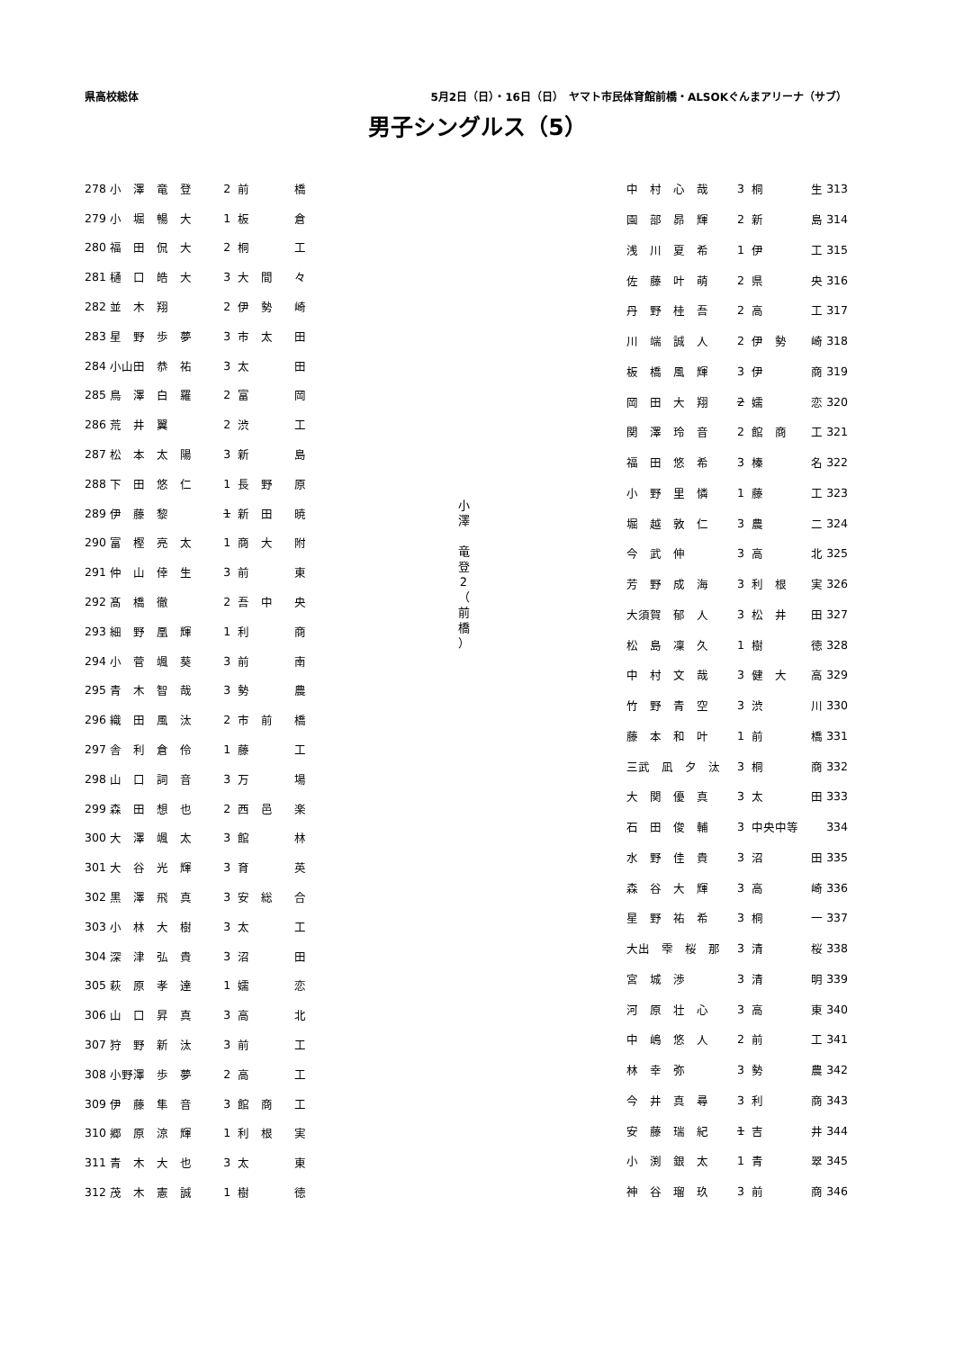県高校総体 5月2日（日）・16日（日）　ヤマト市民体育館前橋・ALSOKぐんまアリーナ（サブ）
男子シングルス（5）
| 278 | 小 澤 竜 登 | 2 | 前 | 橋 |
| 279 | 小 堀 暢 大 | 1 | 板 | 倉 |
| 280 | 福 田 侃 大 | 2 | 桐 | 工 |
| 281 | 樋 口 皓 大 | 3 | 大 間 | 々 |
| 282 | 並 木 翔 | 2 | 伊 勢 | 崎 |
| 283 | 星 野 歩 夢 | 3 | 市 太 | 田 |
| 284 | 小山田 恭 祐 | 3 | 太 | 田 |
| 285 | 鳥 澤 白 羅 | 2 | 富 | 岡 |
| 286 | 荒 井 翼 | 2 | 渋 | 工 |
| 287 | 松 本 太 陽 | 3 | 新 | 島 |
| 288 | 下 田 悠 仁 | 1 | 長 野 | 原 |
| 289 | 伊 藤 黎 | 1 | 新 田 | 暁 |
| 290 | 富 樫 亮 太 | 1 | 商 大 | 附 |
| 291 | 仲 山 倖 生 | 3 | 前 | 東 |
| 292 | 髙 橋 徹 | 2 | 吾 中 | 央 |
| 293 | 細 野 凰 輝 | 1 | 利 | 商 |
| 294 | 小 菅 颯 葵 | 3 | 前 | 南 |
| 295 | 青 木 智 哉 | 3 | 勢 | 農 |
| 296 | 織 田 風 汰 | 2 | 市 前 | 橋 |
| 297 | 舎 利 倉 伶 | 1 | 藤 | 工 |
| 298 | 山 口 詞 音 | 3 | 万 | 場 |
| 299 | 森 田 想 也 | 2 | 西 邑 | 楽 |
| 300 | 大 澤 颯 太 | 3 | 館 | 林 |
| 301 | 大 谷 光 輝 | 3 | 育 | 英 |
| 302 | 黒 澤 飛 真 | 3 | 安 総 | 合 |
| 303 | 小 林 大 樹 | 3 | 太 | 工 |
| 304 | 深 津 弘 貴 | 3 | 沼 | 田 |
| 305 | 萩 原 孝 達 | 1 | 嬬 | 恋 |
| 306 | 山 口 昇 真 | 3 | 高 | 北 |
| 307 | 狩 野 新 汰 | 3 | 前 | 工 |
| 308 | 小野澤 歩 夢 | 2 | 高 | 工 |
| 309 | 伊 藤 隼 音 | 3 | 館 商 | 工 |
| 310 | 郷 原 涼 輝 | 1 | 利 根 | 実 |
| 311 | 青 木 大 也 | 3 | 太 | 東 |
| 312 | 茂 木 憲 誠 | 1 | 樹 | 徳 |
小 澤 　竜 登 2 （ 前 橋 ）
| 中 村 心 哉 | 3 | 桐 | 生 | 313 |
| 園 部 昴 輝 | 2 | 新 | 島 | 314 |
| 浅 川 夏 希 | 1 | 伊 | 工 | 315 |
| 佐 藤 叶 萌 | 2 | 県 | 央 | 316 |
| 丹 野 桂 吾 | 2 | 高 | 工 | 317 |
| 川 端 誠 人 | 2 | 伊 勢 | 崎 | 318 |
| 板 橋 風 輝 | 3 | 伊 | 商 | 319 |
| 岡 田 大 翔 | 2 | 嬬 | 恋 | 320 |
| 関 澤 玲 音 | 2 | 館 商 | 工 | 321 |
| 福 田 悠 希 | 3 | 榛 | 名 | 322 |
| 小 野 里 憐 | 1 | 藤 | 工 | 323 |
| 堀 越 敦 仁 | 3 | 農 | 二 | 324 |
| 今 武 伸 | 3 | 高 | 北 | 325 |
| 芳 野 成 海 | 3 | 利 根 | 実 | 326 |
| 大須賀 郁 人 | 3 | 松 井 | 田 | 327 |
| 松 島 凜 久 | 1 | 樹 | 徳 | 328 |
| 中 村 文 哉 | 3 | 健 大 | 高 | 329 |
| 竹 野 青 空 | 3 | 渋 | 川 | 330 |
| 藤 本 和 叶 | 1 | 前 | 橋 | 331 |
| 三武 凪 夕 汰 | 3 | 桐 | 商 | 332 |
| 大 関 優 真 | 3 | 太 | 田 | 333 |
| 石 田 俊 輔 | 3 | 中央中等 | | 334 |
| 水 野 佳 貴 | 3 | 沼 | 田 | 335 |
| 森 谷 大 輝 | 3 | 高 | 崎 | 336 |
| 星 野 祐 希 | 3 | 桐 | 一 | 337 |
| 大出 雫 桜 那 | 3 | 清 | 桜 | 338 |
| 宮 城 渉 | 3 | 清 | 明 | 339 |
| 河 原 壮 心 | 3 | 高 | 東 | 340 |
| 中 嶋 悠 人 | 2 | 前 | 工 | 341 |
| 林 幸 弥 | 3 | 勢 | 農 | 342 |
| 今 井 真 尋 | 3 | 利 | 商 | 343 |
| 安 藤 瑞 紀 | 1 | 吉 | 井 | 344 |
| 小 渕 銀 太 | 1 | 青 | 翠 | 345 |
| 神 谷 瑠 玖 | 3 | 前 | 商 | 346 |